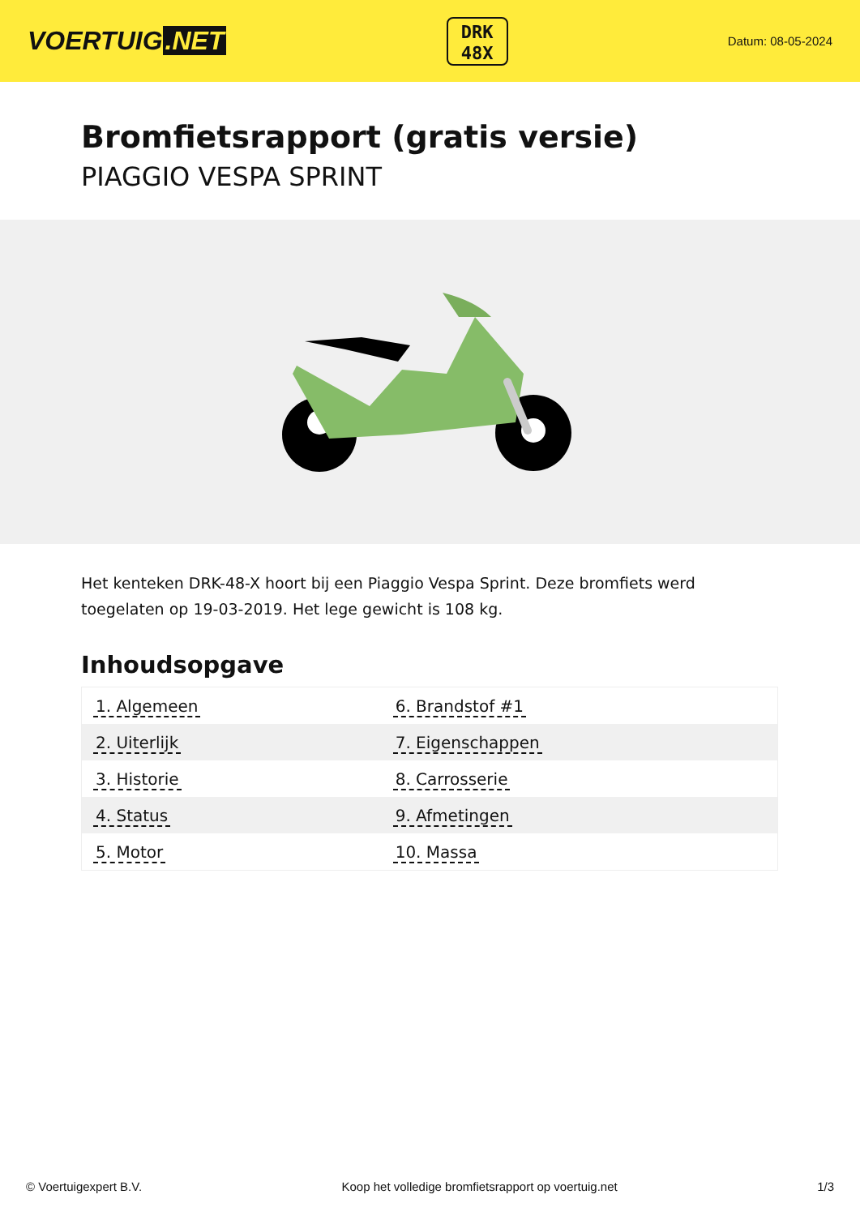VOERTUIG.NET
DRK
48X
Datum: 08-05-2024
Bromfietsrapport (gratis versie)
PIAGGIO VESPA SPRINT
Het kenteken DRK-48-X hoort bij een Piaggio Vespa Sprint. Deze bromfiets werd toegelaten op 19-03-2019. Het lege gewicht is 108 kg.
Inhoudsopgave
| 1. Algemeen | 6. Brandstof #1 |
| 2. Uiterlijk | 7. Eigenschappen |
| 3. Historie | 8. Carrosserie |
| 4. Status | 9. Afmetingen |
| 5. Motor | 10. Massa |
© Voertuigexpert B.V. Koop het volledige bromfietsrapport op voertuig.net 1/3